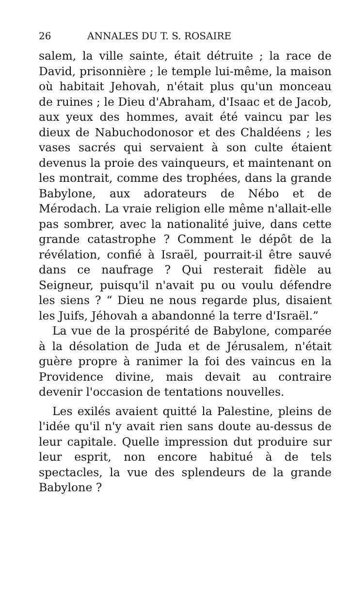26 ANNALES DU T. S. ROSAIRE
salem, la ville sainte, était détruite ; la race de David, prisonnière ; le temple lui-même, la maison où habitait Jehovah, n'était plus qu'un monceau de ruines ; le Dieu d'Abraham, d'Isaac et de Jacob, aux yeux des hommes, avait été vaincu par les dieux de Nabuchodonosor et des Chaldéens ; les vases sacrés qui servaient à son culte étaient devenus la proie des vainqueurs, et maintenant on les montrait, comme des trophées, dans la grande Babylone, aux adorateurs de Nébo et de Mérodach. La vraie religion elle même n'allait-elle pas sombrer, avec la nationalité juive, dans cette grande catastrophe ? Comment le dépôt de la révélation, confié à Israël, pourrait-il être sauvé dans ce naufrage ? Qui resterait fidèle au Seigneur, puisqu'il n'avait pu ou voulu défendre les siens ? “ Dieu ne nous regarde plus, disaient les Juifs, Jéhovah a abandonné la terre d'Israël.”
La vue de la prospérité de Babylone, comparée à la désolation de Juda et de Jérusalem, n'était guère propre à ranimer la foi des vaincus en la Providence divine, mais devait au contraire devenir l'occasion de tentations nouvelles.
Les exilés avaient quitté la Palestine, pleins de l'idée qu'il n'y avait rien sans doute au-dessus de leur capitale. Quelle impression dut produire sur leur esprit, non encore habitué à de tels spectacles, la vue des splendeurs de la grande Babylone ?